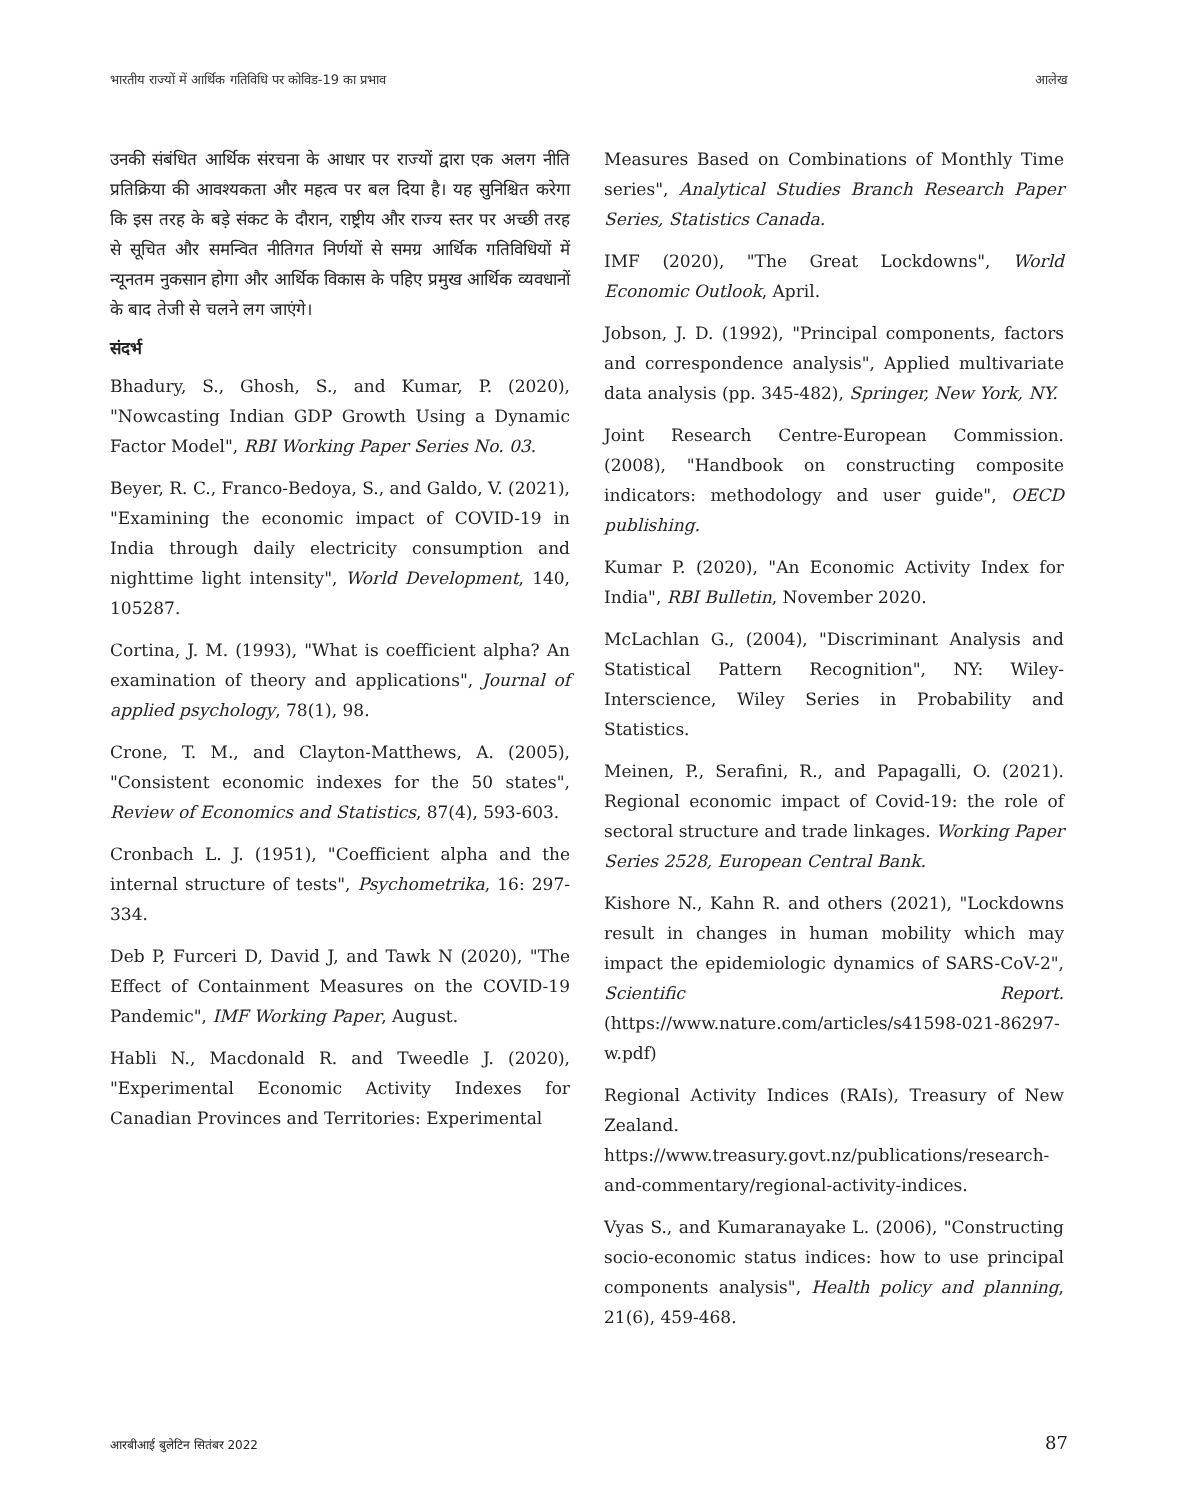भारतीय राज्यों में आर्थिक गतिविधि पर कोविड-19 का प्रभाव आलेख
उनकी संबंधित आर्थिक संरचना के आधार पर राज्यों द्वारा एक अलग नीति प्रतिक्रिया की आवश्यकता और महत्व पर बल दिया है। यह सुनिश्चित करेगा कि इस तरह के बड़े संकट के दौरान, राष्ट्रीय और राज्य स्तर पर अच्छी तरह से सूचित और समन्वित नीतिगत निर्णयों से समग्र आर्थिक गतिविधियों में न्यूनतम नुकसान होगा और आर्थिक विकास के पहिए प्रमुख आर्थिक व्यवधानों के बाद तेजी से चलने लग जाएंगे।
संदर्भ
Bhadury, S., Ghosh, S., and Kumar, P. (2020), "Nowcasting Indian GDP Growth Using a Dynamic Factor Model", RBI Working Paper Series No. 03.
Beyer, R. C., Franco-Bedoya, S., and Galdo, V. (2021), "Examining the economic impact of COVID-19 in India through daily electricity consumption and nighttime light intensity", World Development, 140, 105287.
Cortina, J. M. (1993), "What is coefficient alpha? An examination of theory and applications", Journal of applied psychology, 78(1), 98.
Crone, T. M., and Clayton-Matthews, A. (2005), "Consistent economic indexes for the 50 states", Review of Economics and Statistics, 87(4), 593-603.
Cronbach L. J. (1951), "Coefficient alpha and the internal structure of tests", Psychometrika, 16: 297-334.
Deb P, Furceri D, David J, and Tawk N (2020), "The Effect of Containment Measures on the COVID-19 Pandemic", IMF Working Paper, August.
Habli N., Macdonald R. and Tweedle J. (2020), "Experimental Economic Activity Indexes for Canadian Provinces and Territories: Experimental
Measures Based on Combinations of Monthly Time series", Analytical Studies Branch Research Paper Series, Statistics Canada.
IMF (2020), "The Great Lockdowns", World Economic Outlook, April.
Jobson, J. D. (1992), "Principal components, factors and correspondence analysis", Applied multivariate data analysis (pp. 345-482), Springer, New York, NY.
Joint Research Centre-European Commission. (2008), "Handbook on constructing composite indicators: methodology and user guide", OECD publishing.
Kumar P. (2020), "An Economic Activity Index for India", RBI Bulletin, November 2020.
McLachlan G., (2004), "Discriminant Analysis and Statistical Pattern Recognition", NY: Wiley-Interscience, Wiley Series in Probability and Statistics.
Meinen, P., Serafini, R., and Papagalli, O. (2021). Regional economic impact of Covid-19: the role of sectoral structure and trade linkages. Working Paper Series 2528, European Central Bank.
Kishore N., Kahn R. and others (2021), "Lockdowns result in changes in human mobility which may impact the epidemiologic dynamics of SARS-CoV-2", Scientific Report. (https://www.nature.com/articles/s41598-021-86297-w.pdf)
Regional Activity Indices (RAIs), Treasury of New Zealand. https://www.treasury.govt.nz/publications/research-and-commentary/regional-activity-indices.
Vyas S., and Kumaranayake L. (2006), "Constructing socio-economic status indices: how to use principal components analysis", Health policy and planning, 21(6), 459-468.
आरबीआई बुलेटिन सितंबर 2022 87